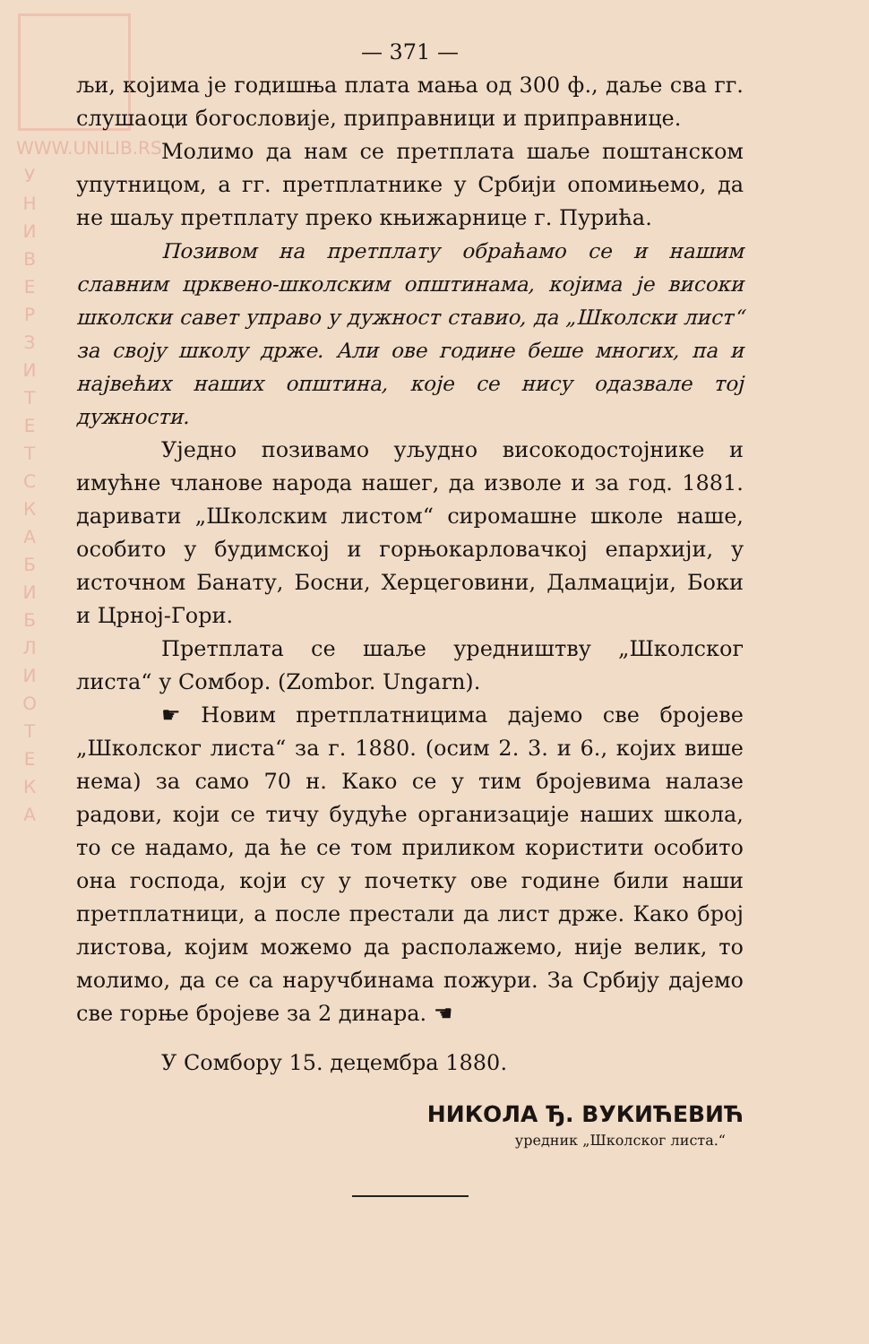WWW.UNILIB.RS
У Н И В Е Р З И Т Е Т С К А Б И Б Л И О Т Е К А
— 371 —
љи, којима је годишња плата мања од 300 ф., даље сва гг. слушаоци богословије, приправници и приправнице.
Молимо да нам се претплата шаље поштанском упутницом, а гг. претплатнике у Србији опомињемо, да не шаљу претплату преко књижарнице г. Пурића.
Позивом на претплату обраћамо се и нашим славним црквено-школским општинама, којима је високи школски савет управо у дужност ставио, да „Школски лист“ за своју школу држе. Али ове године беше многих, па и највећих наших општина, које се нису одазвале тој дужности.
Уједно позивамо уљудно високодостојнике и имућне чланове народа нашег, да изволе и за год. 1881. даривати „Школским листом“ сиромашне школе наше, особито у будимској и горњокарловачкој епархији, у источном Банату, Босни, Херцеговини, Далмацији, Боки и Црној-Гори.
Претплата се шаље уредништву „Школског листа“ у Сомбор. (Zombor. Ungarn).
☛ Новим претплатницима дајемо све бројеве „Школског листа“ за г. 1880. (осим 2. 3. и 6., којих више нема) за само 70 н. Како се у тим бројевима налазе радови, који се тичу будуће организације наших школа, то се надамо, да ће се том приликом користити особито она господа, који су у почетку ове године били наши претплатници, а после престали да лист држе. Како број листова, којим можемо да располажемо, није велик, то молимо, да се са наручбинама пожури. За Србију дајемо све горње бројеве за 2 динара. ☚
У Сомбору 15. децембра 1880.
НИКОЛА Ђ. ВУКИЋЕВИЋ
уредник „Школског листа.“